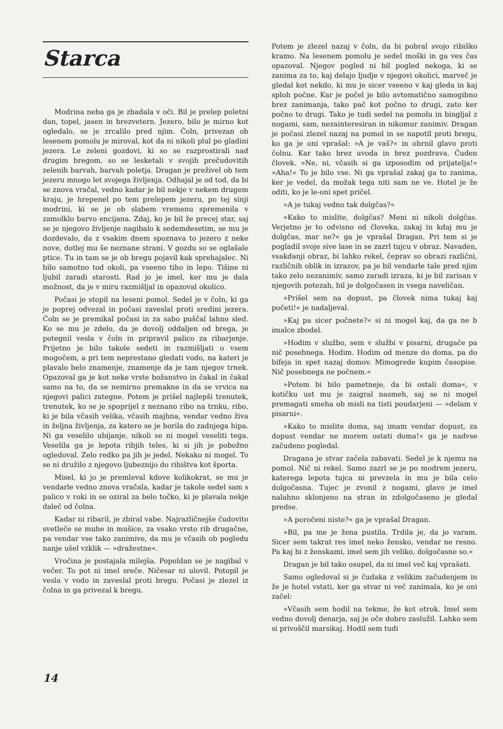Starca
Modrina neba ga je zbadala v oči. Bil je prelep poletni dan, topel, jasen in brezvetern. Jezero, bilo je mirno kot ogledalo, se je zrcalilo pred njim. Čoln, privezan ob lesenem pomolu je miroval, kot da ni nikoli plul po gladini jezera. Le zeleni gozdovi, ki so se razprostirali nad drugim bregom, so se lesketali v svojih prečudovitih zelenih barvah, barvah poletja. Dragan je preživel ob tem jezeru mnogo let svojega življenja. Odhajal je od tod, da bi se znova vračal, vedno kadar je bil nekje v nekem drugem kraju, je hrepenel po tem prelepem jezeru, po tej sinji modrini, ki se je ob slabem vremenu spremenila v zamolklo barvo encijana. Zdaj, ko je bil že precej star, saj se je njegovo življenje nagibalo k sedemdesetim, se mu je dozdevalo, da z vsakim dnem spoznava to jezero z neke nove, dotlej mu še neznane strani. V gozdu so se oglašale ptice. Tu in tam se je ob bregu pojavil kak sprehajalec. Ni bilo samotno tod okoli, pa vseeno tiho in lepo. Tišine ni ljubil zaradi starosti. Rad jo je imel, ker mu je dala možnost, da je v miru razmišljal in opazoval okolico.
Počasi je stopil na leseni pomol. Sedel je v čoln, ki ga je poprej odvezal in počasi zaveslal proti sredini jezera. Čoln se je premikal počasi in za sabo puščal lahno sled. Ko se mu je zdelo, da je dovolj oddaljen od brega, je potegnil vesla v čoln in pripravil palico za ribarjenje. Prijetno je bilo takole sedeti in razmišljati o vsem mogočem, a pri tem neprestano gledati vodo, na kateri je plavalo belo znamenje, znamenje da je tam njegov trnek. Opazoval ga je kot neke vrste božanstvo in čakal in čakal samo na to, da se nemirno premakne in da se vrvica na njegovi palici zategne. Potem je prišel najlepši trenutek, trenutek, ko se je spoprijel z neznano ribo na trnku, ribo, ki je bila včasih velika, včasih majhna, vendar vedno živa in željna življenja, za katero se je borila do zadnjega hipa. Ni ga veselilo ubijanje, nikoli se ni mogel veseliti tega. Veselila ga je lepota ribjih teles, ki si jih je pobožno ogledoval. Zelo redko pa jih je jedel. Nekako ni mogel. To se ni družilo z njegovo ljubeznijo do ribištva kot športa.
Misel, ki jo je premleval kdove kolikokrat, se mu je vendarle vedno znova vračala, kadar je takole sedel sam s palico v roki in se oziral za belo točko, ki je plavala nekje daleč od čolna.
Kadar ni ribaril, je zbiral vabe. Najrazličnejše čudovito svetleče se muhe in mušice, za vsako vrsto rib drugačne, pa vendar vse tako zanimive, da mu je včasih ob pogledu nanje ušel vzklik — »dražestne«.
Vročina je postajala milejša. Popoldan se je nagibal v večer. To pot ni imel sreče. Ničesar ni ulovil. Potopil je vesla v vodo in zaveslal proti bregu. Počasi je zlezel iz čolna in ga privezal k bregu.
Potem je zlezel nazaj v čoln, da bi pobral svojo ribiško kramo. Na lesenem pomolu je sedel moški in ga ves čas opazoval. Njegov pogled ni bil pogled nekoga, ki se zanima za to, kaj delajo ljudje v njegovi okolici, marveč je gledal kot nekdo, ki mu je sicer vseeno v kaj gleda in kaj sploh počne. Kar je počel je bilo avtomatično samogibno brez zanimanja, tako pač kot počno to drugi, zato ker počno to drugi. Tako je tudi sedel na pomolu in bingljal z nogami, sam, nezainteresiran in nikomur zanimiv. Dragan je počasi zlezel nazaj na pomol in se napotil proti bregu, ko ga je oni vprašal: »A je vaš?« in obrnil glavo proti čolnu. Kar tako brez uvoda in brez pozdrava. Čuden človek. »Ne, ni, včasih si ga izposodim od prijatelja!« »Aha!« To je bilo vse. Ni ga vprašal zakaj ga to zanima, ker je vedel, da možak tega niti sam ne ve. Hotel je že oditi, ko je le-oni spet pričel.
»A je tukaj vedno tak dolgčas?«
»Kako to mislite, dolgčas? Meni ni nikoli dolgčas. Verjetno je to odvisno od človeka, zakaj in kdaj mu je dolgčas, mar ne?« ga je vprašal Dragan. Pri tem si je pogladil svoje sive lase in se zazrl tujcu v obraz. Navaden, vsakdanji obraz, bi lahko rekel, čeprav so obrazi različni, različnih oblik in izrazov, pa je bil vendarle tale pred njim tako zelo nezanimiv, samo zaradi izraza, ki je bil zarisan v njegovih potezah, bil je dolgočasen in vsega naveličan.
»Prišel sem na dopust, pa človek nima tukaj kaj početi!« je nadaljeval.
»Kaj pa sicer počnete?« si ni mogel kaj, da ga ne b imalce zbodel.
»Hodim v službo, sem v službi v pisarni, drugače pa nič posebnega. Hodim. Hodim od menze do doma, pa do bifeja in spet nazaj domov. Mimogrede kupim časopise. Nič posebnega ne počnem.«
»Potem bi bilo pametneje, da bi ostali doma«, v kotičku ust mu je zaigral nasmeh, saj se ni mogel premagati smeha ob misli na tisti poudarjeni — »delam v pisarni«.
»Kako to mislite doma, saj imam vendar dopust, za dopust vendar ne morem ostati doma!« ga je nadvse začudeno pogledal.
Dragana je stvar začela zabavati. Sedel je k njemu na pomol. Nič ni rekel. Samo zazrl se je po modrem jezeru, katerega lepota tujca ni prevzela in mu je bila celo dolgočasna. Tujec je zvonil z nogami, glavo je imel nalahno sklonjeno na stran in zdolgočaseno je gledal predse.
»A poročeni niste?« ga je vprašal Dragan.
»Bil, pa me je žena pustila. Trdila je, da jo varam. Sicer sem takrat res imel neko žensko, vendar ne resno. Pa kaj bi z ženskami, imel sem jih veliko, dolgočasne so.«
Dragan je bil tako osupel, da ni imel več kaj vprašati.
Samo ogledoval si je čudaka z velikim začudenjem in že je hotel vstati, ker ga stvar ni več zanimala, ko je oni začel:
»Včasih sem hodil na tekme, že kot otrok. Imel sem vedno dovolj denarja, saj je oče dobro zaslužil. Lahko sem si privoščil marsikaj. Hodil sem tudi
14